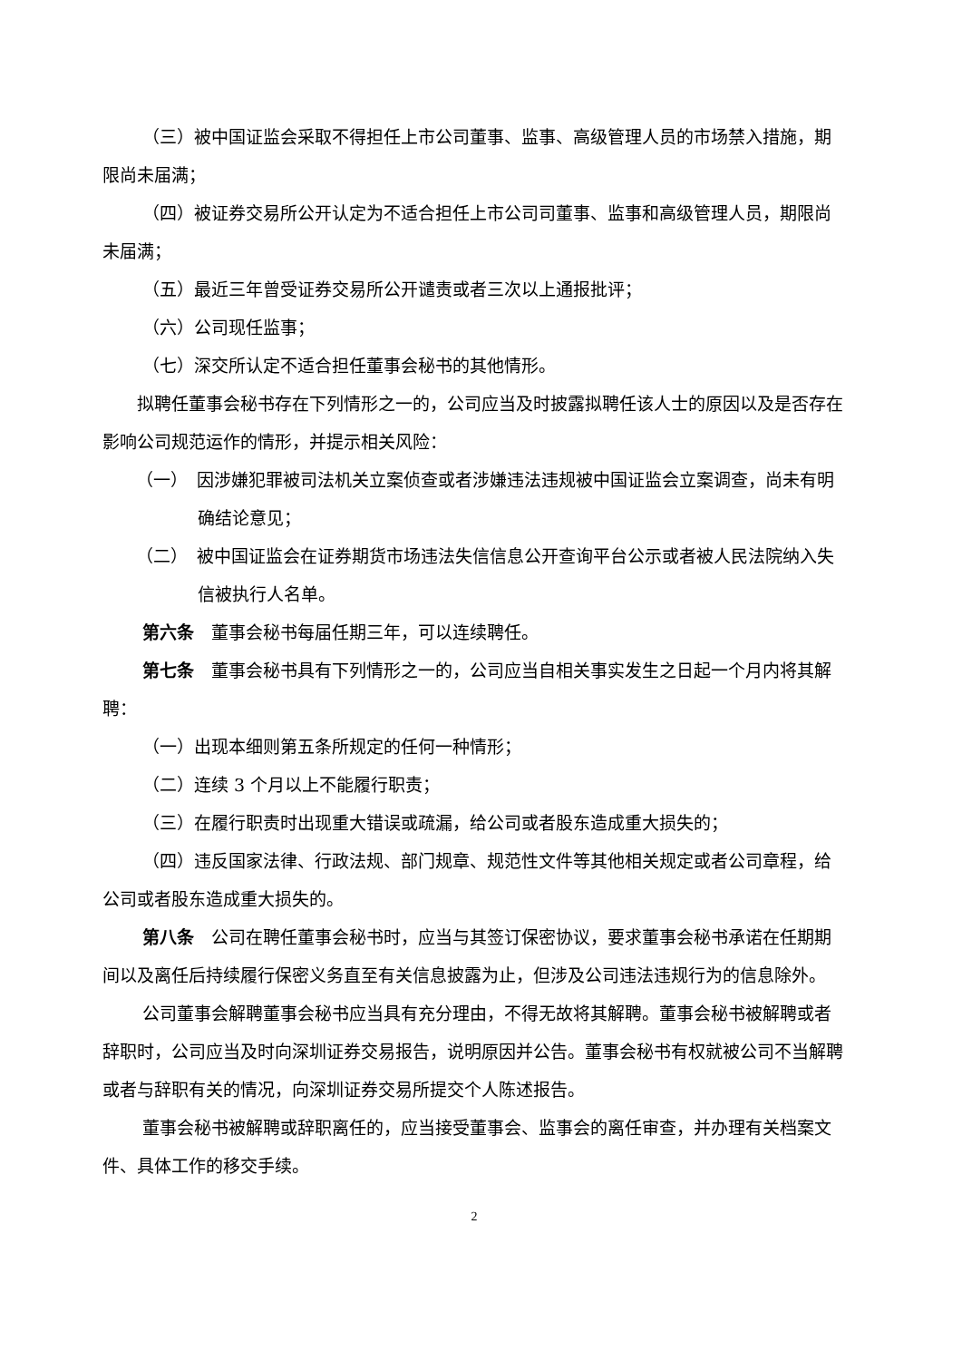（三）被中国证监会采取不得担任上市公司董事、监事、高级管理人员的市场禁入措施，期限尚未届满；
（四）被证券交易所公开认定为不适合担任上市公司司董事、监事和高级管理人员，期限尚未届满；
（五）最近三年曾受证券交易所公开谴责或者三次以上通报批评；
（六）公司现任监事；
（七）深交所认定不适合担任董事会秘书的其他情形。
拟聘任董事会秘书存在下列情形之一的，公司应当及时披露拟聘任该人士的原因以及是否存在影响公司规范运作的情形，并提示相关风险：
（一）　因涉嫌犯罪被司法机关立案侦查或者涉嫌违法违规被中国证监会立案调查，尚未有明确结论意见；
（二）　被中国证监会在证券期货市场违法失信信息公开查询平台公示或者被人民法院纳入失信被执行人名单。
第六条　董事会秘书每届任期三年，可以连续聘任。
第七条　董事会秘书具有下列情形之一的，公司应当自相关事实发生之日起一个月内将其解聘：
（一）出现本细则第五条所规定的任何一种情形；
（二）连续 3 个月以上不能履行职责；
（三）在履行职责时出现重大错误或疏漏，给公司或者股东造成重大损失的；
（四）违反国家法律、行政法规、部门规章、规范性文件等其他相关规定或者公司章程，给公司或者股东造成重大损失的。
第八条　公司在聘任董事会秘书时，应当与其签订保密协议，要求董事会秘书承诺在任期期间以及离任后持续履行保密义务直至有关信息披露为止，但涉及公司违法违规行为的信息除外。
公司董事会解聘董事会秘书应当具有充分理由，不得无故将其解聘。董事会秘书被解聘或者辞职时，公司应当及时向深圳证券交易报告，说明原因并公告。董事会秘书有权就被公司不当解聘或者与辞职有关的情况，向深圳证券交易所提交个人陈述报告。
董事会秘书被解聘或辞职离任的，应当接受董事会、监事会的离任审查，并办理有关档案文件、具体工作的移交手续。
2